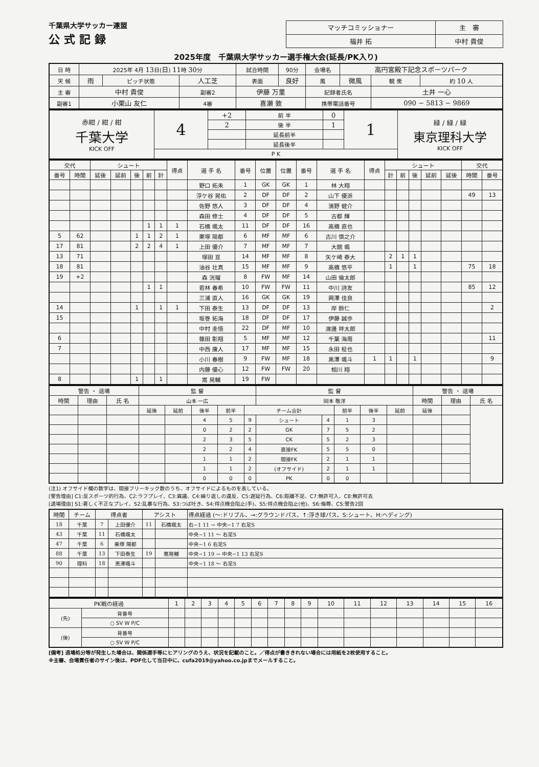千葉県大学サッカー連盟
公式記録
| マッチコミッショナー | 主 審 |
| 福井 拓 | 中村 貴俊 |
2025年度　千葉県大学サッカー選手権大会(延長/PK入り)
| 日 時 | 2025年 4月 13 日( 日 ) 11 時 30 分 | | | 試合時間 | 90分 | 会場名 | 高円宮殿下記念スポーツパーク | | |
| 天 候 | 雨 | ピッチ状態 | 人工芝 | 表面 | 良好 | 風 | 微風 | 観 衆 | 約 10 人 |
| 主 審 | 中村 貴俊 | | 副審2 | 伊藤 万里 | | 記録者氏名 | | 土井 一心 | |
| 副審1 | 小栗山 友仁 | | 4審 | 喜瀬 敦 | | 携帯電話番号 | | 090 − 5813 − 9869 | |
| 赤紺 / 紺 / 紺 千葉大学 KICK OFF | 4 | +2 | 前 半 | 0 | 1 | 緑 / 緑 / 緑 東京理科大学 KICK OFF |
| | | 2 | 後 半 | 1 | | |
| | | | 延長前半 | | | |
| | | | 延長後半 | | | |
| | P K | | | | | |
| 交代 | | シュート | | | | | 得点 | 選 手 名 | 番号 | 位置 | 位置 | 番号 | 選 手 名 | 得点 | シュート | | | | | 交代 | |
| --- | --- | --- | --- | --- | --- | --- | --- | --- | --- | --- | --- | --- | --- | --- | --- | --- | --- | --- | --- | --- | --- |
| 番号 | 時間 | 延後 | 延前 | 後 | 前 | 計 | | | | | | | | | 計 | 前 | 後 | 延前 | 延後 | 時間 | 番号 |
| | | | | | | | | 野口 拓未 | 1 | GK | GK | 1 | 林 大翔 | | | | | | | | |
| | | | | | | | | 浮ケ谷 晃佑 | 2 | DF | DF | 2 | 山下 優派 | | | | | | | 49 | 13 |
| | | | | | | | | 佐野 悠人 | 3 | DF | DF | 4 | 濱野 健介 | | | | | | | | |
| | | | | | | | | 森田 修士 | 4 | DF | DF | 5 | 古都 輝 | | | | | | | | |
| | | | | | 1 | 1 | 1 | 石橋 颯太 | 11 | DF | DF | 16 | 高橋 直也 | | | | | | | | |
| 5 | 62 | | | 1 | 1 | 2 | 1 | 栗塚 陽都 | 6 | MF | MF | 6 | 古川 慎之介 | | | | | | | | |
| 17 | 81 | | | 2 | 2 | 4 | 1 | 上田 優介 | 7 | MF | MF | 7 | 大館 颯 | | | | | | | | |
| 13 | 71 | | | | | | | 塚田 亘 | 14 | MF | MF | 8 | 矢ケ崎 泰大 | | 2 | 1 | 1 | | | | |
| 18 | 81 | | | | | | | 油谷 壮真 | 15 | MF | MF | 9 | 高橋 悠平 | | 1 | | 1 | | | 75 | 18 |
| 19 | +2 | | | | | | | 森 洸瑠 | 8 | FW | MF | 14 | 山田 倫太郎 | | | | | | | | |
| | | | | | 1 | 1 | | 若林 春希 | 10 | FW | FW | 11 | 中川 詩友 | | | | | | | 85 | 12 |
| | | | | | | | | 三浦 直人 | 16 | GK | GK | 19 | 興澤 佳良 | | | | | | | | |
| 14 | | | | 1 | | 1 | 1 | 下田 泰生 | 13 | DF | DF | 13 | 岸 鈴仁 | | | | | | | | 2 |
| 15 | | | | | | | | 坂巻 拓海 | 18 | DF | DF | 17 | 伊藤 誠歩 | | | | | | | | |
| | | | | | | | | 中村 圭悟 | 22 | DF | MF | 10 | 渡邊 祥太郎 | | | | | | | | |
| 6 | | | | | | | | 篠田 彰翔 | 5 | MF | MF | 12 | 千葉 海周 | | | | | | | | 11 |
| 7 | | | | | | | | 中西 康人 | 17 | MF | MF | 15 | 永田 柾也 | | | | | | | | |
| | | | | | | | | 小川 春樹 | 9 | FW | MF | 18 | 黒澤 颯斗 | 1 | 1 | | 1 | | | | 9 |
| | | | | | | | | 内藤 優心 | 12 | FW | FW | 20 | 相川 翔 | | | | | | | | |
| 8 | | | | 1 | | 1 | | 嵩 晃輔 | 19 | FW | | | | | | | | | | | |
| 警告 ・ 退場 | | | 監 督 | | | | | 監 督 | | | | | 警告 ・ 退場 | | |
| --- | --- | --- | --- | --- | --- | --- | --- | --- | --- | --- | --- | --- | --- | --- | --- |
| 時間 | 理由 | 氏 名 | 山本 一広 | | | | | 岡本 敬洋 | | | | | 時間 | 理由 | 氏 名 |
| | | | 延後 | 延前 | 後半 | 前半 | チーム合計 | | | 前半 | 後半 | 延前 | 延後 | | |
| | | | | | 4 | 5 | 9 | シュート | 4 | 1 | 3 | | | | |
| | | | | | 0 | 2 | 2 | GK | 7 | 5 | 2 | | | | |
| | | | | | 2 | 3 | 5 | CK | 5 | 2 | 3 | | | | |
| | | | | | 2 | 2 | 4 | 直接FK | 5 | 5 | 0 | | | | |
| | | | | | 1 | 1 | 2 | 間接FK | 2 | 1 | 1 | | | | |
| | | | | | 1 | 1 | 2 | (オフサイド) | 2 | 1 | 1 | | | | |
| | | | | | 0 | 0 | 0 | PK | 0 | 0 | | | | | |
(注1) オフサイド欄の数字は、間接フリーキック数のうち、オフサイドによるものを表している。
[警告理由] C1:反スポーツ的行為、C2:ラフプレイ、C3:異議、C4:繰り返しの違反、C5:遅延行為、C6:距離不足、C7:無許可入、C8:無許可去
[退場理由] S1:著しく不正なプレイ、S2:乱暴な行為、S3:つば吐き、S4:得点機会阻止(手)、S5:得点機会阻止(他)、S6:侮辱、CS:警告2回
| 時間 | チーム | 得点者 | | アシスト | | 得点経過 (〜:ドリブル、→:グラウンドパス、↑:浮き球パス、S:シュート、H:ヘディング) |
| --- | --- | --- | --- | --- | --- | --- |
| 18 | 千葉 | 7 | 上田優介 | 11 | 石橋颯太 | 右−1 11 → 中央−1 7 右足S |
| 43 | 千葉 | 11 | 石橋颯太 | | | 中央−1 11 〜 右足S |
| 47 | 千葉 | 6 | 栗塚 陽都 | | | 中央−1 6 右足S |
| 88 | 千葉 | 13 | 下田泰生 | 19 | 嵩晃輔 | 中央−1 19 → 中央−1 13 右足S |
| 90 | 理科 | 18 | 黒澤颯斗 | | | 中央−1 18 〜 右足S |
| PK戦の経過 | | 1 | 2 | 3 | 4 | 5 | 6 | 7 | 8 | 9 | 10 | 11 | 12 | 13 | 14 | 15 | 16 |
| --- | --- | --- | --- | --- | --- | --- | --- | --- | --- | --- | --- | --- | --- | --- | --- | --- | --- |
| (先) | 背番号 | | | | | | | | | | | | | | | | |
| | ○ SV W P/C | | | | | | | | | | | | | | | | |
| (後) | 背番号 | | | | | | | | | | | | | | | | |
| | ○ SV W P/C | | | | | | | | | | | | | | | | |
[備考] 退場処分等が発生した場合は、関係選手等にヒアリングのうえ、状況を記載のこと。／得点が書ききれない場合には用紙を2枚使用すること。
※主審、会場責任者のサイン後は、PDF化して当日中に、cufa2019@yahoo.co.jpまでメールすること。